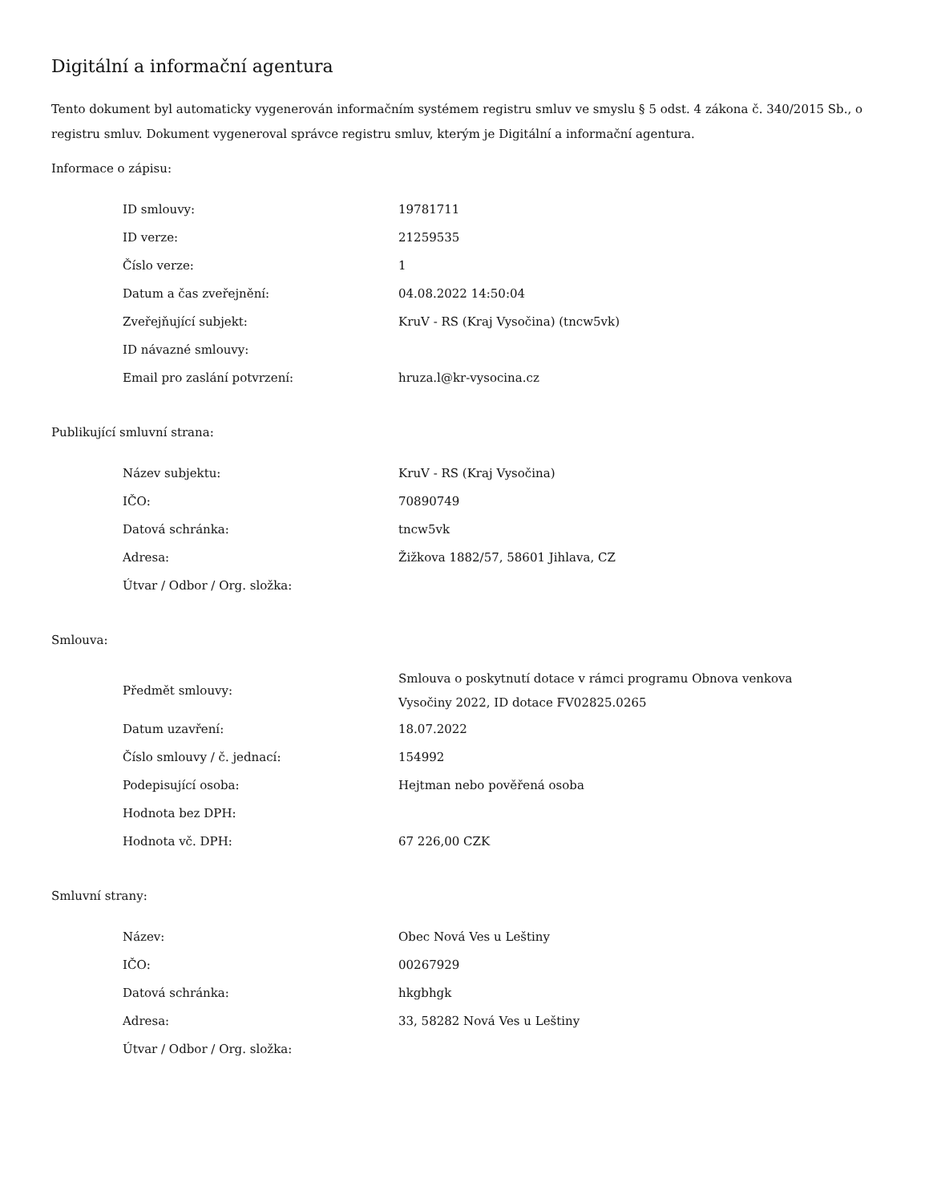Digitální a informační agentura
Tento dokument byl automaticky vygenerován informačním systémem registru smluv ve smyslu § 5 odst. 4 zákona č. 340/2015 Sb., o registru smluv. Dokument vygeneroval správce registru smluv, kterým je Digitální a informační agentura.
Informace o zápisu:
| ID smlouvy: | 19781711 |
| ID verze: | 21259535 |
| Číslo verze: | 1 |
| Datum a čas zveřejnění: | 04.08.2022 14:50:04 |
| Zveřejňující subjekt: | KruV - RS (Kraj Vysočina) (tncw5vk) |
| ID návazné smlouvy: | |
| Email pro zaslání potvrzení: | hruza.l@kr-vysocina.cz |
Publikující smluvní strana:
| Název subjektu: | KruV - RS (Kraj Vysočina) |
| IČO: | 70890749 |
| Datová schránka: | tncw5vk |
| Adresa: | Žižkova 1882/57, 58601 Jihlava, CZ |
| Útvar / Odbor / Org. složka: | |
Smlouva:
| Předmět smlouvy: | Smlouva o poskytnutí dotace v rámci programu Obnova venkova Vysočiny 2022, ID dotace FV02825.0265 |
| Datum uzavření: | 18.07.2022 |
| Číslo smlouvy / č. jednací: | 154992 |
| Podepisující osoba: | Hejtman nebo pověřená osoba |
| Hodnota bez DPH: | |
| Hodnota vč. DPH: | 67 226,00 CZK |
Smluvní strany:
| Název: | Obec Nová Ves u Leštiny |
| IČO: | 00267929 |
| Datová schránka: | hkgbhgk |
| Adresa: | 33, 58282 Nová Ves u Leštiny |
| Útvar / Odbor / Org. složka: | |